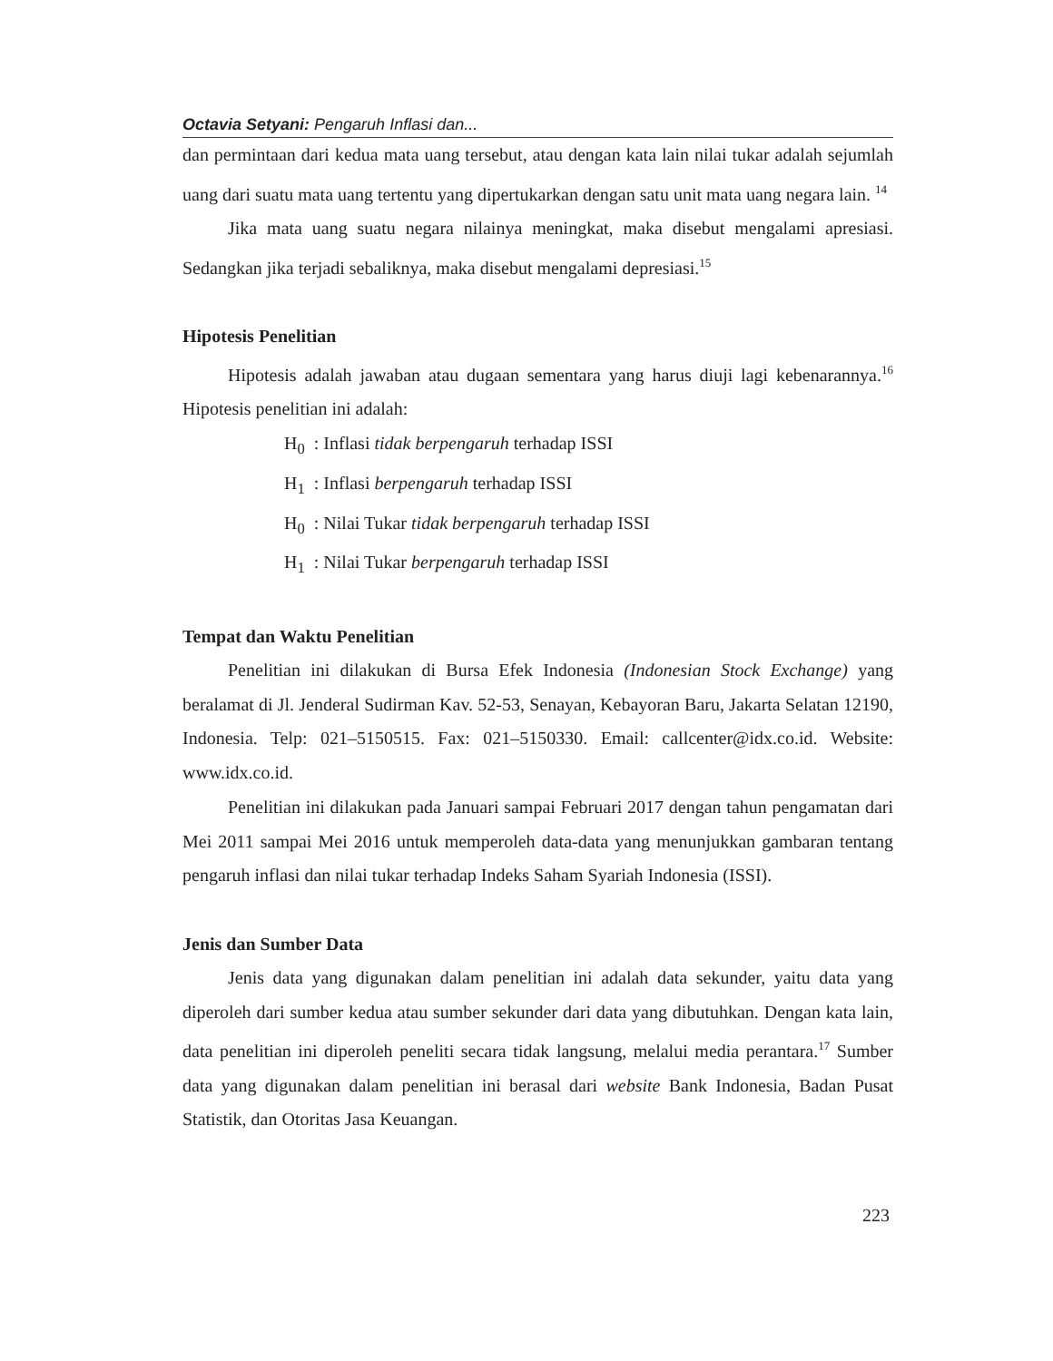Octavia Setyani: Pengaruh Inflasi dan...
dan permintaan dari kedua mata uang tersebut, atau dengan kata lain nilai tukar adalah sejumlah uang dari suatu mata uang tertentu yang dipertukarkan dengan satu unit mata uang negara lain. <sup>14</sup>
Jika mata uang suatu negara nilainya meningkat, maka disebut mengalami apresiasi. Sedangkan jika terjadi sebaliknya, maka disebut mengalami depresiasi.<sup>15</sup>
Hipotesis Penelitian
Hipotesis adalah jawaban atau dugaan sementara yang harus diuji lagi kebenarannya.<sup>16</sup> Hipotesis penelitian ini adalah:
H<sub>0</sub> : Inflasi tidak berpengaruh terhadap ISSI
H<sub>1</sub> : Inflasi berpengaruh terhadap ISSI
H<sub>0</sub> : Nilai Tukar tidak berpengaruh terhadap ISSI
H<sub>1</sub> : Nilai Tukar berpengaruh terhadap ISSI
Tempat dan Waktu Penelitian
Penelitian ini dilakukan di Bursa Efek Indonesia (Indonesian Stock Exchange) yang beralamat di Jl. Jenderal Sudirman Kav. 52-53, Senayan, Kebayoran Baru, Jakarta Selatan 12190, Indonesia. Telp: 021–5150515. Fax: 021–5150330. Email: callcenter@idx.co.id. Website: www.idx.co.id.
Penelitian ini dilakukan pada Januari sampai Februari 2017 dengan tahun pengamatan dari Mei 2011 sampai Mei 2016 untuk memperoleh data-data yang menunjukkan gambaran tentang pengaruh inflasi dan nilai tukar terhadap Indeks Saham Syariah Indonesia (ISSI).
Jenis dan Sumber Data
Jenis data yang digunakan dalam penelitian ini adalah data sekunder, yaitu data yang diperoleh dari sumber kedua atau sumber sekunder dari data yang dibutuhkan. Dengan kata lain, data penelitian ini diperoleh peneliti secara tidak langsung, melalui media perantara.<sup>17</sup> Sumber data yang digunakan dalam penelitian ini berasal dari website Bank Indonesia, Badan Pusat Statistik, dan Otoritas Jasa Keuangan.
223